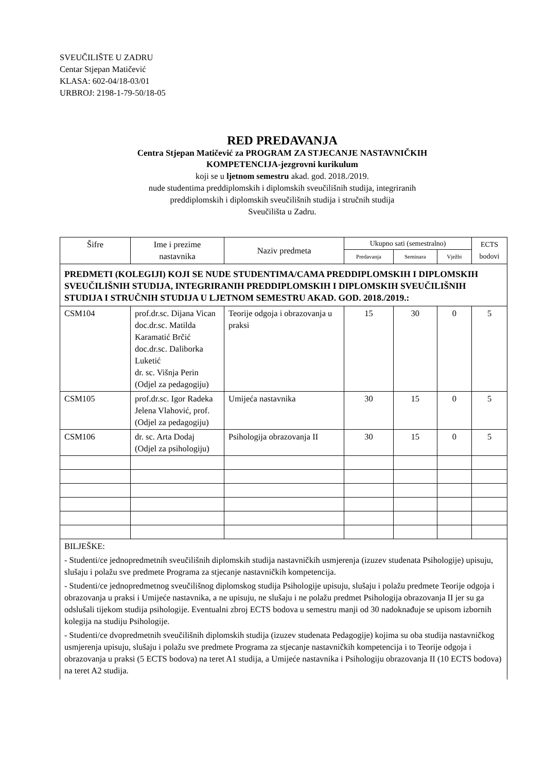SVEUČILIŠTE U ZADRU
Centar Stjepan Matičević
KLASA: 602-04/18-03/01
URBROJ: 2198-1-79-50/18-05
RED PREDAVANJA
Centra Stjepan Matičević za PROGRAM ZA STJECANJE NASTAVNIČKIH
KOMPETENCIJA-jezgrovni kurikulum
koji se u ljetnom semestru akad. god. 2018./2019.
nude studentima preddiplomskih i diplomskih sveučilišnih studija, integriranih
preddiplomskih i diplomskih sveučilišnih studija i stručnih studija
Sveučilišta u Zadru.
| Šifre | Ime i prezime nastavnika | Naziv predmeta | Ukupno sati (semestralno) | | | ECTS bodovi |
| --- | --- | --- | --- | --- | --- | --- |
| | | | Predavanja | Seminara | Vježbi | |
| PREDMETI (KOLEGIJI) KOJI SE NUDE STUDENTIMA/CAMA PREDDIPLOMSKIH I DIPLOMSKIH SVEUČILIŠNIH STUDIJA, INTEGRIRANIH PREDDIPLOMSKIH I DIPLOMSKIH SVEUČILIŠNIH STUDIJA I STRUČNIH STUDIJA U LJETNOM SEMESTRU AKAD. GOD. 2018./2019.: | | | | | | |
| CSM104 | prof.dr.sc. Dijana Vican doc.dr.sc. Matilda Karamatić Brčić doc.dr.sc. Daliborka Luketić dr. sc. Višnja Perin (Odjel za pedagogiju) | Teorije odgoja i obrazovanja u praksi | 15 | 30 | 0 | 5 |
| CSM105 | prof.dr.sc. Igor Radeka Jelena Vlahović, prof. (Odjel za pedagogiju) | Umijeća nastavnika | 30 | 15 | 0 | 5 |
| CSM106 | dr. sc. Arta Dodaj (Odjel za psihologiju) | Psihologija obrazovanja II | 30 | 15 | 0 | 5 |
| BILJEŠKE: - Studenti/ce jednopredmetnih sveučilišnih diplomskih studija nastavničkih usmjerenja (izuzev studenata Psihologije) upisuju, slušaju i polažu sve predmete Programa za stjecanje nastavničkih kompetencija. - Studenti/ce jednopredmetnog sveučilišnog diplomskog studija Psihologije upisuju, slušaju i polažu predmete Teorije odgoja i obrazovanja u praksi i Umijeće nastavnika, a ne upisuju, ne slušaju i ne polažu predmet Psihologija obrazovanja II jer su ga odslušali tijekom studija psihologije. Eventualni zbroj ECTS bodova u semestru manji od 30 nadoknađuje se upisom izbornih kolegija na studiju Psihologije. - Studenti/ce dvopredmetnih sveučilišnih diplomskih studija (izuzev studenata Pedagogije) kojima su oba studija nastavničkog usmjerenja upisuju, slušaju i polažu sve predmete Programa za stjecanje nastavničkih kompetencija i to Teorije odgoja i obrazovanja u praksi (5 ECTS bodova) na teret A1 studija, a Umijeće nastavnika i Psihologiju obrazovanja II (10 ECTS bodova) na teret A2 studija. | | | | | | |